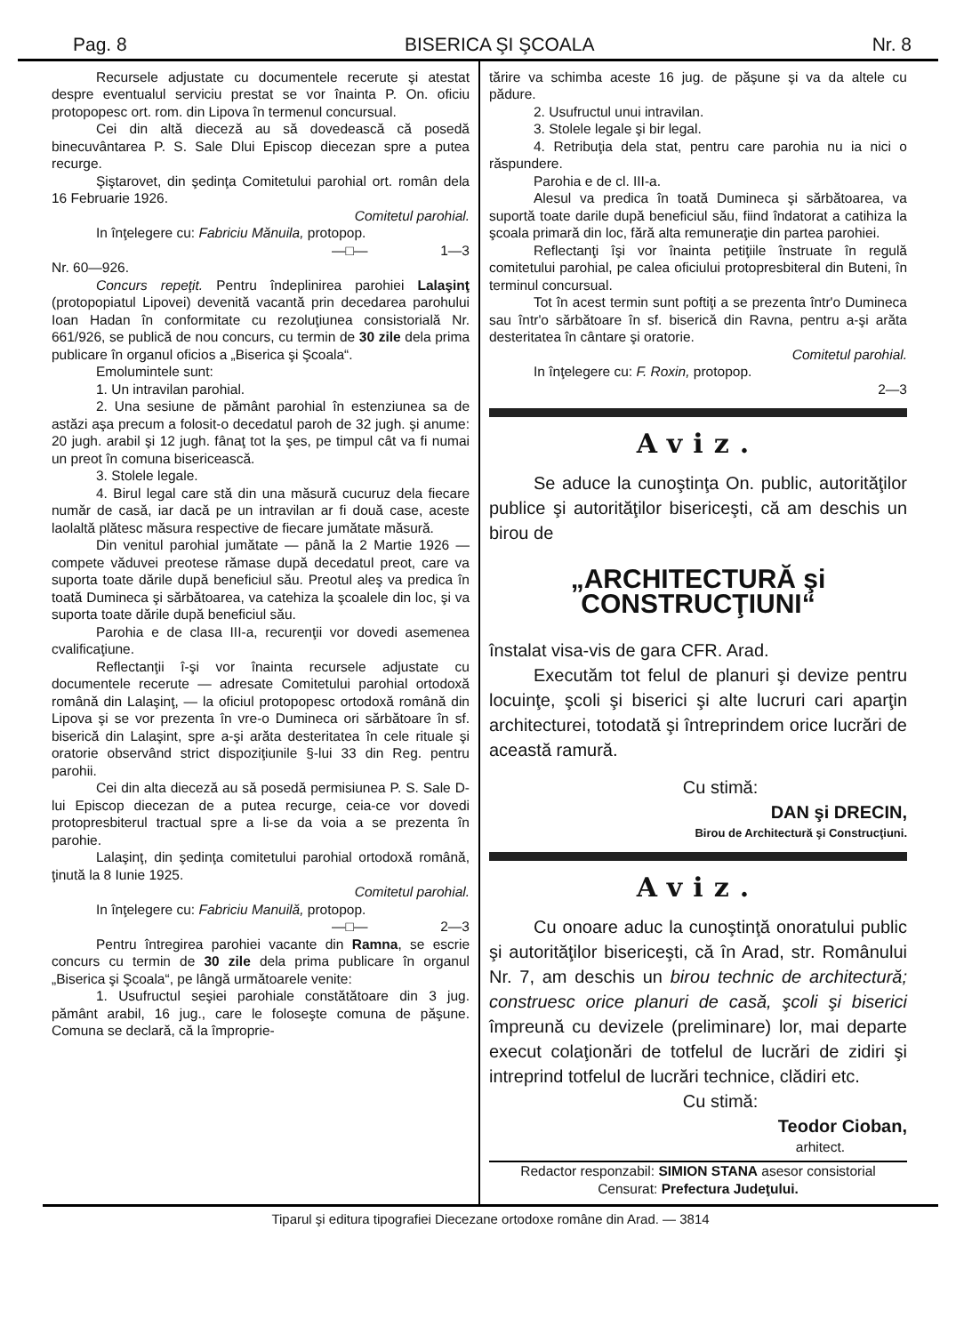Pag. 8 BISERICA ŞI ŞCOALA Nr. 8
Recursele adjustate cu documentele recerute şi atestat despre eventualul serviciu prestat se vor înainta P. On. oficiu protopopesc ort. rom. din Lipova în termenul concursual.
Cei din altă dieceză au să dovedească că posedă binecuvântarea P. S. Sale Dlui Episcop diecezan spre a putea recurge.
Şiştarovet, din şedinţa Comitetului parohial ort. român dela 16 Februarie 1926.
Comitetul parohial.
In înţelegere cu: Fabriciu Mănuila, protopop.
—□— 1—3
Nr. 60—926.
Concurs repeţit. Pentru îndeplinirea parohiei Lalaşinţ (protopopiatul Lipovei) devenită vacantă prin decedarea parohului Ioan Hadan în conformitate cu rezoluţiunea consistorială Nr. 661/926, se publică de nou concurs, cu termin de 30 zile dela prima publicare în organul oficios a „Biserica şi Şcoala“.
Emolumintele sunt:
1. Un intravilan parohial.
2. Una sesiune de pământ parohial în estenziunea sa de astăzi aşa precum a folosit-o decedatul paroh de 32 jugh. şi anume: 20 jugh. arabil şi 12 jugh. fânaţ tot la şes, pe timpul cât va fi numai un preot în comuna bisericească.
3. Stolele legale.
4. Birul legal care stă din una măsură cucuruz dela fiecare număr de casă, iar dacă pe un intravilan ar fi două case, aceste laolaltă plătesc măsura respective de fiecare jumătate măsură.
Din venitul parohial jumătate — până la 2 Martie 1926 — compete văduvei preotese rămase după decedatul preot, care va suporta toate dările după beneficiul său. Preotul aleş va predica în toată Dumineca şi sărbătoarea, va catehiza la şcoalele din loc, şi va suporta toate dările după beneficiul său.
Parohia e de clasa III-a, recurenţii vor dovedi asemenea cvalificaţiune.
Reflectanţii î-şi vor înainta recursele adjustate cu documentele recerute — adresate Comitetului parohial ortodoxă română din Lalaşinţ, — la oficiul protopopesc ortodoxă română din Lipova şi se vor prezenta în vre-o Dumineca ori sărbătoare în sf. biserică din Lalaşint, spre a-şi arăta desteritatea în cele rituale şi oratorie observând strict dispoziţiunile §-lui 33 din Reg. pentru parohii.
Cei din alta dieceză au să posedă permisiunea P. S. Sale D-lui Episcop diecezan de a putea recurge, ceia-ce vor dovedi protopresbiterul tractual spre a li-se da voia a se prezenta în parohie.
Lalaşinţ, din şedinţa comitetului parohial ortodoxă română, ţinută la 8 Iunie 1925.
Comitetul parohial.
In înţelegere cu: Fabriciu Manuilă, protopop.
—□— 2—3
Pentru întregirea parohiei vacante din Ramna, se escrie concurs cu termin de 30 zile dela prima publicare în organul „Biserica şi Şcoala“, pe lângă următoarele venite:
1. Usufructul seşiei parohiale constătătoare din 3 jug. pământ arabil, 16 jug., care le foloseşte comuna de păşune. Comuna se declară, că la împroprie-
tărire va schimba aceste 16 jug. de păşune şi va da altele cu pădure.
2. Usufructul unui intravilan.
3. Stolele legale şi bir legal.
4. Retribuţia dela stat, pentru care parohia nu ia nici o răspundere.
Parohia e de cl. III-a.
Alesul va predica în toată Dumineca şi sărbătoarea, va suportă toate darile după beneficiul său, fiind îndatorat a catihiza la şcoala primară din loc, fără alta remuneraţie din partea parohiei.
Reflectanţi îşi vor înainta petiţiile înstruate în regulă comitetului parohial, pe calea oficiului protopresbiteral din Buteni, în terminul concursual.
Tot în acest termin sunt poftiţi a se prezenta într'o Dumineca sau într'o sărbătoare în sf. biserică din Ravna, pentru a-şi arăta desteritatea în cântare şi oratorie.
Comitetul parohial.
In înţelegere cu: F. Roxin, protopop.
2—3
Aviz.
Se aduce la cunoştinţa On. public, autorităţilor publice şi autorităţilor bisericeşti, că am deschis un birou de
„ARCHITECTURĂ şi CONSTRUCŢIUNI“
înstalat visa-vis de gara CFR. Arad.
Executăm tot felul de planuri şi devize pentru locuinţe, şcoli şi biserici şi alte lucruri cari aparţin architecturei, totodată şi întreprindem orice lucrări de această ramură.
Cu stimă:
DAN şi DRECIN,
Birou de Architectură şi Construcţiuni.
Aviz.
Cu onoare aduc la cunoştinţă onoratului public şi autorităţilor bisericeşti, că în Arad, str. Românului Nr. 7, am deschis un birou technic de architectură; construesc orice planuri de casă, şcoli şi biserici împreună cu devizele (preliminare) lor, mai departe execut colaţionări de totfelul de lucrări de zidiri şi intreprind totfelul de lucrări technice, clădiri etc.
Cu stimă:
Teodor Cioban,
arhitect.
Redactor responzabil: SIMION STANA asesor consistorial
Censurat: Prefectura Judeţului.
Tiparul şi editura tipografiei Diecezane ortodoxe române din Arad. — 3814